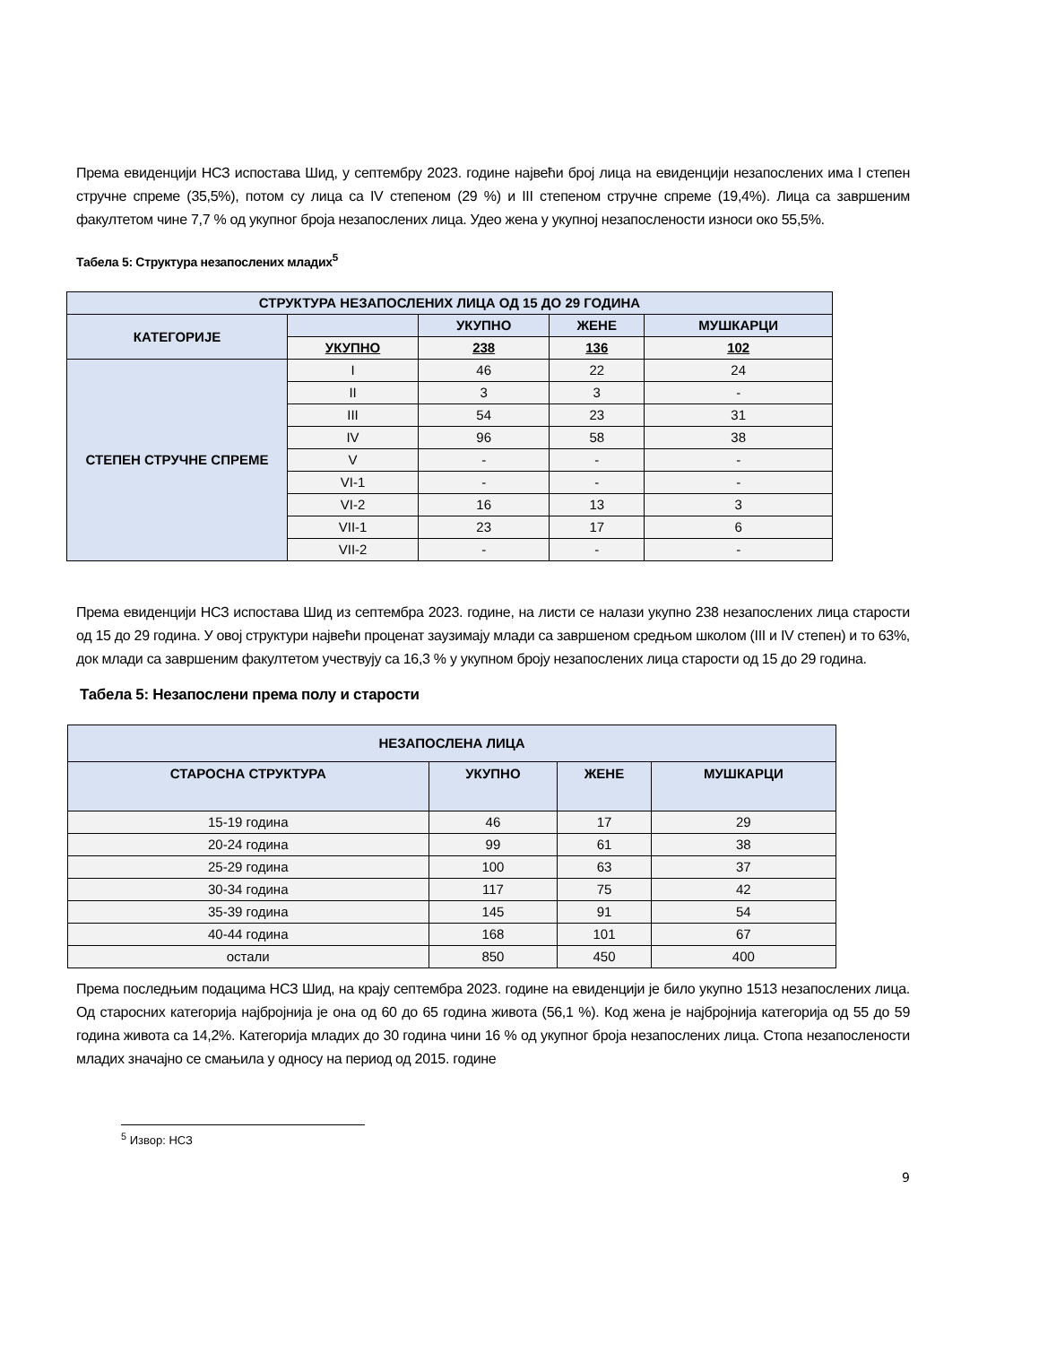Према евиденцији НСЗ испостава Шид, у септембру 2023. године највећи број лица на евиденцији незапослених има I степен стручне спреме (35,5%), потом су лица са IV степеном (29 %) и III степеном стручне спреме (19,4%). Лица са завршеним факултетом чине 7,7 % од укупног броја незапослених лица. Удео жена у укупној незапослености износи око 55,5%.
Табела 5: Структура незапослених младих<sup>5</sup>
| СТРУКТУРА НЕЗАПОСЛЕНИХ ЛИЦА ОД 15 ДО 29 ГОДИНА | | | | |
| КАТЕГОРИЈЕ | | УКУПНО | ЖЕНЕ | МУШКАРЦИ |
| | УКУПНО | 238 | 136 | 102 |
| СТЕПЕН СТРУЧНЕ СПРЕМЕ | I | 46 | 22 | 24 |
| | II | 3 | 3 | - |
| | III | 54 | 23 | 31 |
| | IV | 96 | 58 | 38 |
| | V | - | - | - |
| | VI-1 | - | - | - |
| | VI-2 | 16 | 13 | 3 |
| | VII-1 | 23 | 17 | 6 |
| | VII-2 | - | - | - |
Према евиденцији НСЗ испостава Шид из септембра 2023. године, на листи се налази укупно 238 незапослених лица старости од 15 до 29 година. У овој структури највећи проценат заузимају млади са завршеном средњом школом (III и IV степен) и то 63%, док млади са завршеним факултетом учествују са 16,3 % у укупном броју незапослених лица старости од 15 до 29 година.
Табела 5: Незапослени према полу и старости
| НЕЗАПОСЛЕНА ЛИЦА | | | |
| СТАРОСНА СТРУКТУРА | УКУПНО | ЖЕНЕ | МУШКАРЦИ |
| 15-19 година | 46 | 17 | 29 |
| 20-24 година | 99 | 61 | 38 |
| 25-29 година | 100 | 63 | 37 |
| 30-34 година | 117 | 75 | 42 |
| 35-39 година | 145 | 91 | 54 |
| 40-44 година | 168 | 101 | 67 |
| остали | 850 | 450 | 400 |
Према последњим подацима НСЗ Шид, на крају септембра 2023. године на евиденцији је било укупно 1513 незапослених лица. Од старосних категорија најбројнија је она од 60 до 65 година живота (56,1 %). Код жена је најбројнија категорија од 55 до 59 година живота са 14,2%. Категорија младих до 30 година чини 16 % од укупног броја незапослених лица. Стопа незапослености младих значајно се смањила у односу на период од 2015. године
<sup>5</sup> Извор: НСЗ
9